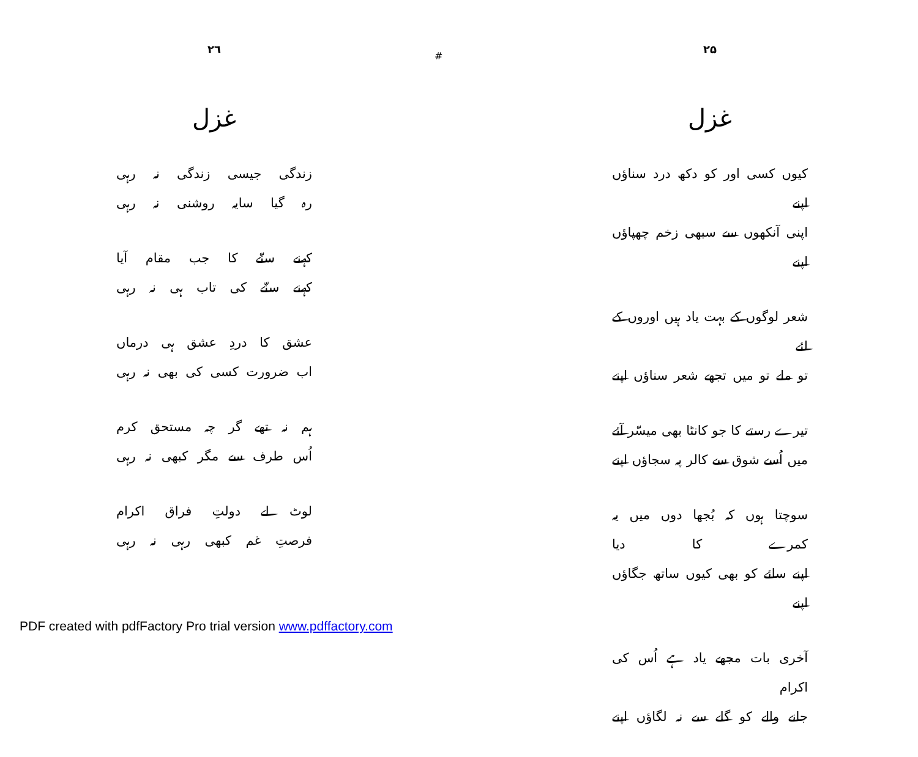#
۲۵
غزل
کیوں کسی اور کو دکھ درد سناؤں اپنے
اپنی آنکھوں سے سبھی زخم چھپاؤں اپنے
شعر لوگوں کے بہت یاد ہیں اوروں کے لئے
تو ملے تو میں تجھے شعر سناؤں اپنے
تیرے رستے کا جو کانٹا بھی میسّر آئے
میں اُسے شوق سے کالر پہ سجاؤں اپنے
سوچتا ہوں کہ بُجھا دوں میں یہ کمرے کا دیا
اپنے سائے کو بھی کیوں ساتھ جگاؤں اپنے
آخری بات مجھے یاد ہے اُس کی اکرام
جانے والے کو گلے سے نہ لگاؤں اپنے
۲٦
غزل
زندگی جیسی زندگی نہ رہی
رہ گیا سایہ روشنی نہ رہی
کہنے سنّے کا جب مقام آیا
کہنے سنّے کی تاب ہی نہ رہی
عشق کا دردِ عشق ہی درماں
اب ضرورت کسی کی بھی نہ رہی
ہم نہ تھے گر چہ مستحق کرم
اُس طرف سے مگر کبھی نہ رہی
لوٹ لے دولتِ فراق اکرام
فرصتِ غم کبھی رہی نہ رہی
PDF created with pdfFactory Pro trial version www.pdffactory.com